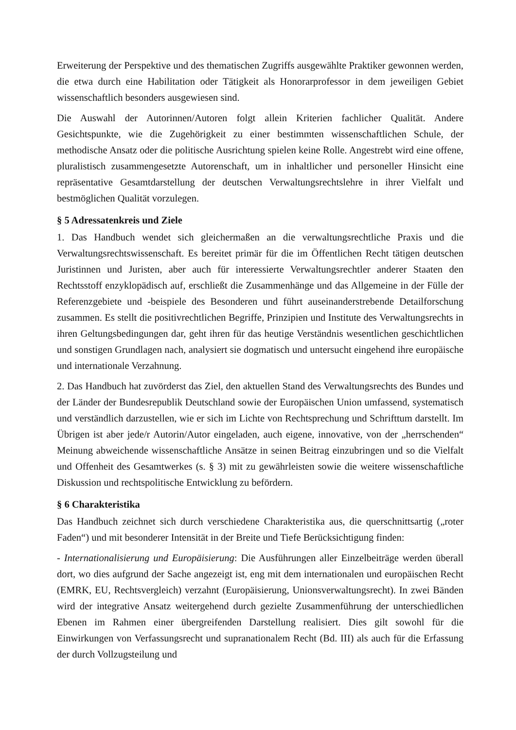Erweiterung der Perspektive und des thematischen Zugriffs ausgewählte Praktiker gewonnen werden, die etwa durch eine Habilitation oder Tätigkeit als Honorarprofessor in dem jeweiligen Gebiet wissenschaftlich besonders ausgewiesen sind.
Die Auswahl der Autorinnen/Autoren folgt allein Kriterien fachlicher Qualität. Andere Gesichtspunkte, wie die Zugehörigkeit zu einer bestimmten wissenschaftlichen Schule, der methodische Ansatz oder die politische Ausrichtung spielen keine Rolle. Angestrebt wird eine offene, pluralistisch zusammengesetzte Autorenschaft, um in inhaltlicher und personeller Hinsicht eine repräsentative Gesamtdarstellung der deutschen Verwaltungsrechtslehre in ihrer Vielfalt und bestmöglichen Qualität vorzulegen.
§ 5 Adressatenkreis und Ziele
1. Das Handbuch wendet sich gleichermaßen an die verwaltungsrechtliche Praxis und die Verwaltungsrechtswissenschaft. Es bereitet primär für die im Öffentlichen Recht tätigen deutschen Juristinnen und Juristen, aber auch für interessierte Verwaltungsrechtler anderer Staaten den Rechtsstoff enzyklopädisch auf, erschließt die Zusammenhänge und das Allgemeine in der Fülle der Referenzgebiete und -beispiele des Besonderen und führt auseinanderstrebende Detailforschung zusammen. Es stellt die positivrechtlichen Begriffe, Prinzipien und Institute des Verwaltungsrechts in ihren Geltungsbedingungen dar, geht ihren für das heutige Verständnis wesentlichen geschichtlichen und sonstigen Grundlagen nach, analysiert sie dogmatisch und untersucht eingehend ihre europäische und internationale Verzahnung.
2. Das Handbuch hat zuvörderst das Ziel, den aktuellen Stand des Verwaltungsrechts des Bundes und der Länder der Bundesrepublik Deutschland sowie der Europäischen Union umfassend, systematisch und verständlich darzustellen, wie er sich im Lichte von Rechtsprechung und Schrifttum darstellt. Im Übrigen ist aber jede/r Autorin/Autor eingeladen, auch eigene, innovative, von der „herrschenden“ Meinung abweichende wissenschaftliche Ansätze in seinen Beitrag einzubringen und so die Vielfalt und Offenheit des Gesamtwerkes (s. § 3) mit zu gewährleisten sowie die weitere wissenschaftliche Diskussion und rechtspolitische Entwicklung zu befördern.
§ 6 Charakteristika
Das Handbuch zeichnet sich durch verschiedene Charakteristika aus, die querschnittsartig („roter Faden“) und mit besonderer Intensität in der Breite und Tiefe Berücksichtigung finden:
- Internationalisierung und Europäisierung: Die Ausführungen aller Einzelbeiträge werden überall dort, wo dies aufgrund der Sache angezeigt ist, eng mit dem internationalen und europäischen Recht (EMRK, EU, Rechtsvergleich) verzahnt (Europäisierung, Unionsverwaltungsrecht). In zwei Bänden wird der integrative Ansatz weitergehend durch gezielte Zusammenführung der unterschiedlichen Ebenen im Rahmen einer übergreifenden Darstellung realisiert. Dies gilt sowohl für die Einwirkungen von Verfassungsrecht und supranationalem Recht (Bd. III) als auch für die Erfassung der durch Vollzugsteilung und